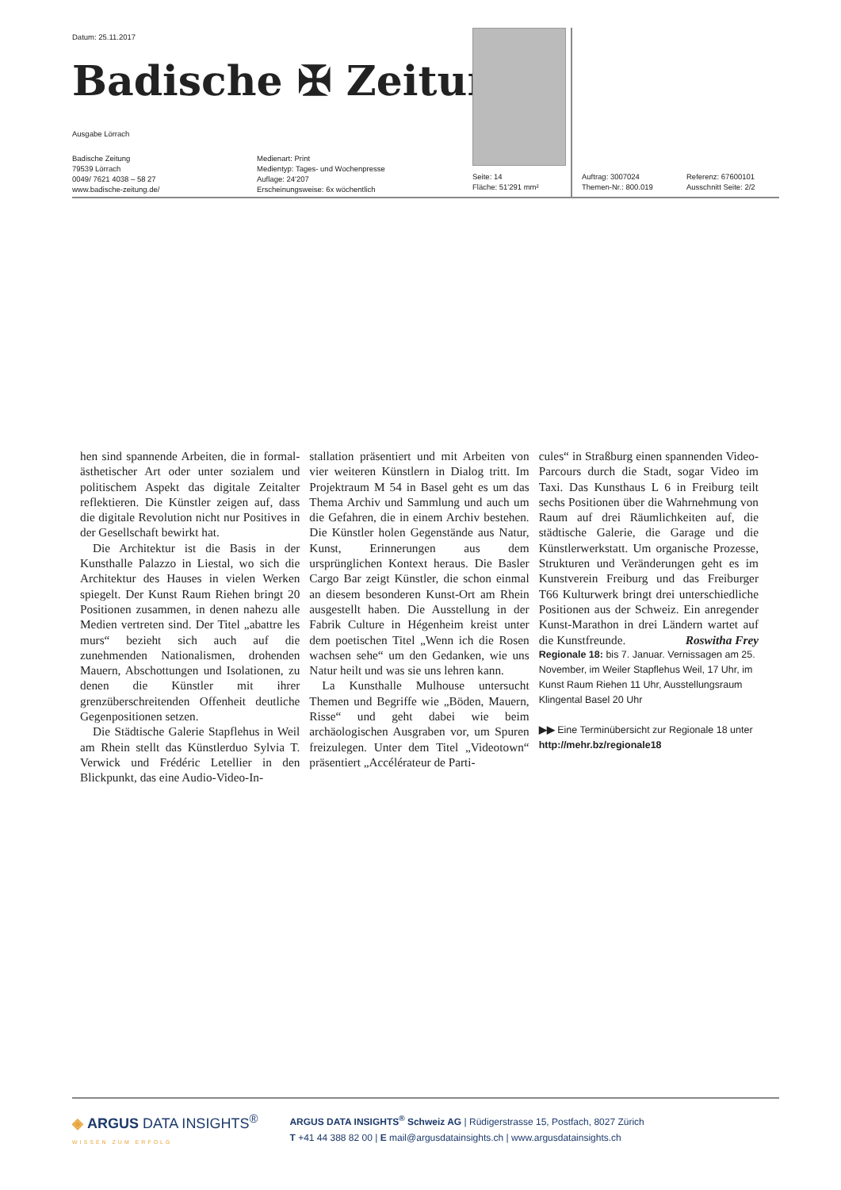Datum: 25.11.2017
Badische ✠ Zeitung
Ausgabe Lörrach
Badische Zeitung
79539 Lörrach
0049/ 7621 4038 – 58 27
www.badische-zeitung.de/
Medienart: Print
Medientyp: Tages- und Wochenpresse
Auflage: 24'207
Erscheinungsweise: 6x wöchentlich
Seite: 14
Fläche: 51'291 mm²
Auftrag: 3007024
Themen-Nr.: 800.019
Referenz: 67600101
Ausschnitt Seite: 2/2
hen sind spannende Arbeiten, die in formal-ästhetischer Art oder unter sozialem und politischem Aspekt das digitale Zeitalter reflektieren. Die Künstler zeigen auf, dass die digitale Revolution nicht nur Positives in der Gesellschaft bewirkt hat.
Die Architektur ist die Basis in der Kunsthalle Palazzo in Liestal, wo sich die Architektur des Hauses in vielen Werken spiegelt. Der Kunst Raum Riehen bringt 20 Positionen zusammen, in denen nahezu alle Medien vertreten sind. Der Titel „abattre les murs“ bezieht sich auch auf die zunehmenden Nationalismen, drohenden Mauern, Abschottungen und Isolationen, zu denen die Künstler mit ihrer grenzüberschreitenden Offenheit deutliche Gegenpositionen setzen.
Die Städtische Galerie Stapflehus in Weil am Rhein stellt das Künstlerduo Sylvia T. Verwick und Frédéric Letellier in den Blickpunkt, das eine Audio-Video-In-
stallation präsentiert und mit Arbeiten von vier weiteren Künstlern in Dialog tritt. Im Projektraum M 54 in Basel geht es um das Thema Archiv und Sammlung und auch um die Gefahren, die in einem Archiv bestehen. Die Künstler holen Gegenstände aus Natur, Kunst, Erinnerungen aus dem ursprünglichen Kontext heraus. Die Basler Cargo Bar zeigt Künstler, die schon einmal an diesem besonderen Kunst-Ort am Rhein ausgestellt haben. Die Ausstellung in der Fabrik Culture in Hégenheim kreist unter dem poetischen Titel „Wenn ich die Rosen wachsen sehe“ um den Gedanken, wie uns Natur heilt und was sie uns lehren kann.
La Kunsthalle Mulhouse untersucht Themen und Begriffe wie „Böden, Mauern, Risse“ und geht dabei wie beim archäologischen Ausgraben vor, um Spuren freizulegen. Unter dem Titel „Videotown“ präsentiert „Accélérateur de Parti-
cules“ in Straßburg einen spannenden Video-Parcours durch die Stadt, sogar Video im Taxi. Das Kunsthaus L 6 in Freiburg teilt sechs Positionen über die Wahrnehmung von Raum auf drei Räumlichkeiten auf, die städtische Galerie, die Garage und die Künstlerwerkstatt. Um organische Prozesse, Strukturen und Veränderungen geht es im Kunstverein Freiburg und das Freiburger T66 Kulturwerk bringt drei unterschiedliche Positionen aus der Schweiz. Ein anregender Kunst-Marathon in drei Ländern wartet auf die Kunstfreunde. Roswitha Frey
Regionale 18: bis 7. Januar. Vernissagen am 25. November, im Weiler Stapflehus Weil, 17 Uhr, im Kunst Raum Riehen 11 Uhr, Ausstellungsraum Klingental Basel 20 Uhr
▶▶ Eine Terminübersicht zur Regionale 18 unter http://mehr.bz/regionale18
◈ ARGUS DATA INSIGHTS<sup>®</sup>
WISSEN ZUM ERFOLG
ARGUS DATA INSIGHTS<sup>®</sup> Schweiz AG | Rüdigerstrasse 15, Postfach, 8027 Zürich
T +41 44 388 82 00 | E mail@argusdatainsights.ch | www.argusdatainsights.ch